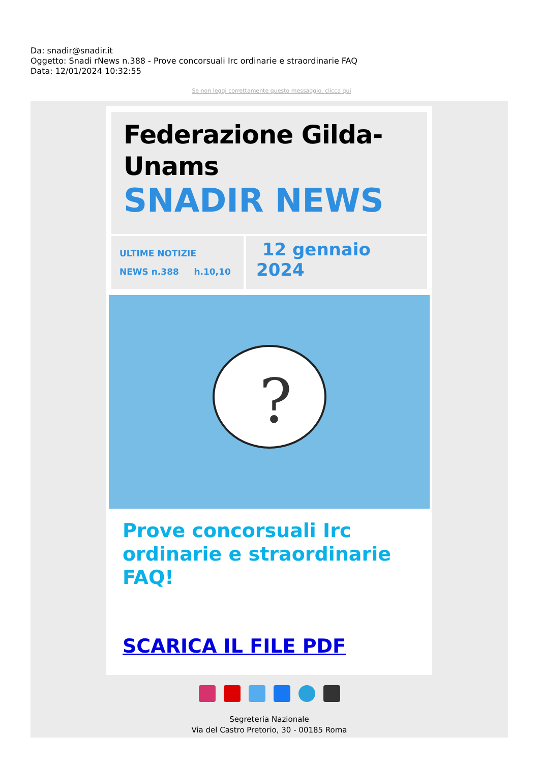Da: snadir@snadir.it
Oggetto: Snadi rNews n.388 - Prove concorsuali Irc ordinarie e straordinarie FAQ
Data: 12/01/2024 10:32:55
Se non leggi correttamente questo messaggio, clicca qui
Federazione Gilda-
Unams
SNADIR NEWS
ULTIME NOTIZIE
NEWS n.388 h.10,10
12 gennaio
2024
?
Prove concorsuali Irc ordinarie e straordinarie FAQ!
SCARICA IL FILE PDF
Segreteria Nazionale
Via del Castro Pretorio, 30 - 00185 Roma